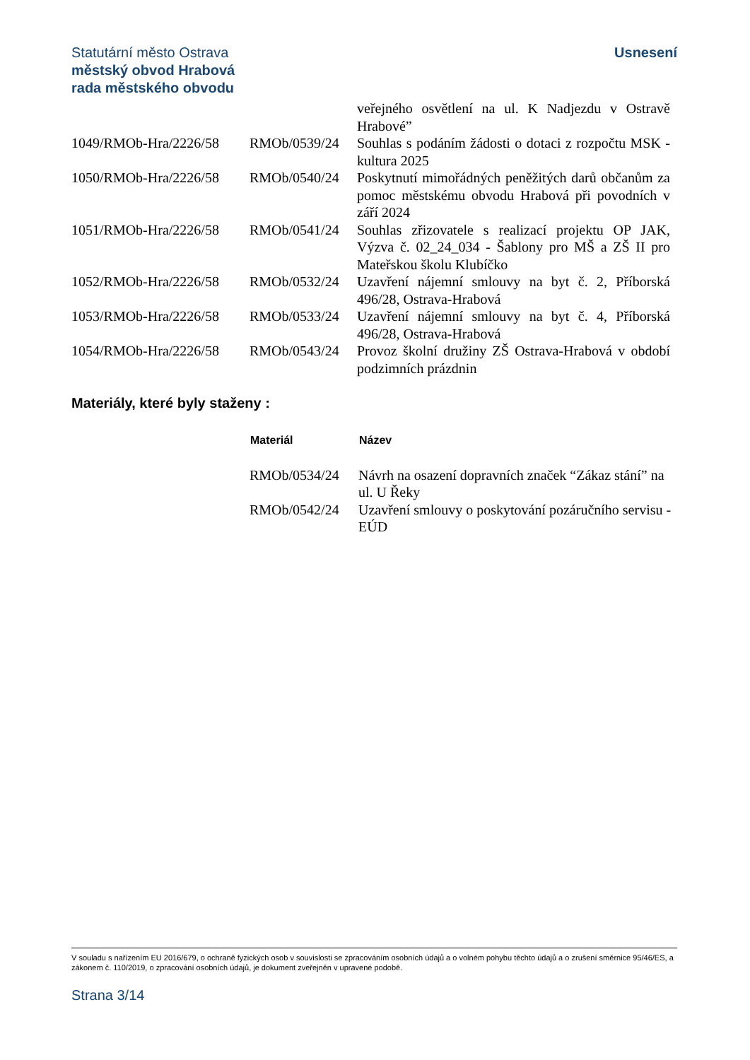Statutární město Ostrava
městský obvod Hrabová
rada městského obvodu
Usnesení
| | | veřejného osvětlení na ul. K Nadjezdu v Ostravě Hrabové” |
| 1049/RMOb-Hra/2226/58 | RMOb/0539/24 | Souhlas s podáním žádosti o dotaci z rozpočtu MSK - kultura 2025 |
| 1050/RMOb-Hra/2226/58 | RMOb/0540/24 | Poskytnutí mimořádných peněžitých darů občanům za pomoc městskému obvodu Hrabová při povodních v září 2024 |
| 1051/RMOb-Hra/2226/58 | RMOb/0541/24 | Souhlas zřizovatele s realizací projektu OP JAK, Výzva č. 02_24_034 - Šablony pro MŠ a ZŠ II pro Mateřskou školu Klubíčko |
| 1052/RMOb-Hra/2226/58 | RMOb/0532/24 | Uzavření nájemní smlouvy na byt č. 2, Příborská 496/28, Ostrava-Hrabová |
| 1053/RMOb-Hra/2226/58 | RMOb/0533/24 | Uzavření nájemní smlouvy na byt č. 4, Příborská 496/28, Ostrava-Hrabová |
| 1054/RMOb-Hra/2226/58 | RMOb/0543/24 | Provoz školní družiny ZŠ Ostrava-Hrabová v období podzimních prázdnin |
Materiály, které byly staženy :
| | Materiál | Název |
| | RMOb/0534/24 | Návrh na osazení dopravních značek “Zákaz stání” na ul. U Řeky |
| | RMOb/0542/24 | Uzavření smlouvy o poskytování pozáručního servisu - EÚD |
V souladu s nařízením EU 2016/679, o ochraně fyzických osob v souvislosti se zpracováním osobních údajů a o volném pohybu těchto údajů a o zrušení směrnice 95/46/ES, a zákonem č. 110/2019, o zpracování osobních údajů, je dokument zveřejněn v upravené podobě.
Strana 3/14